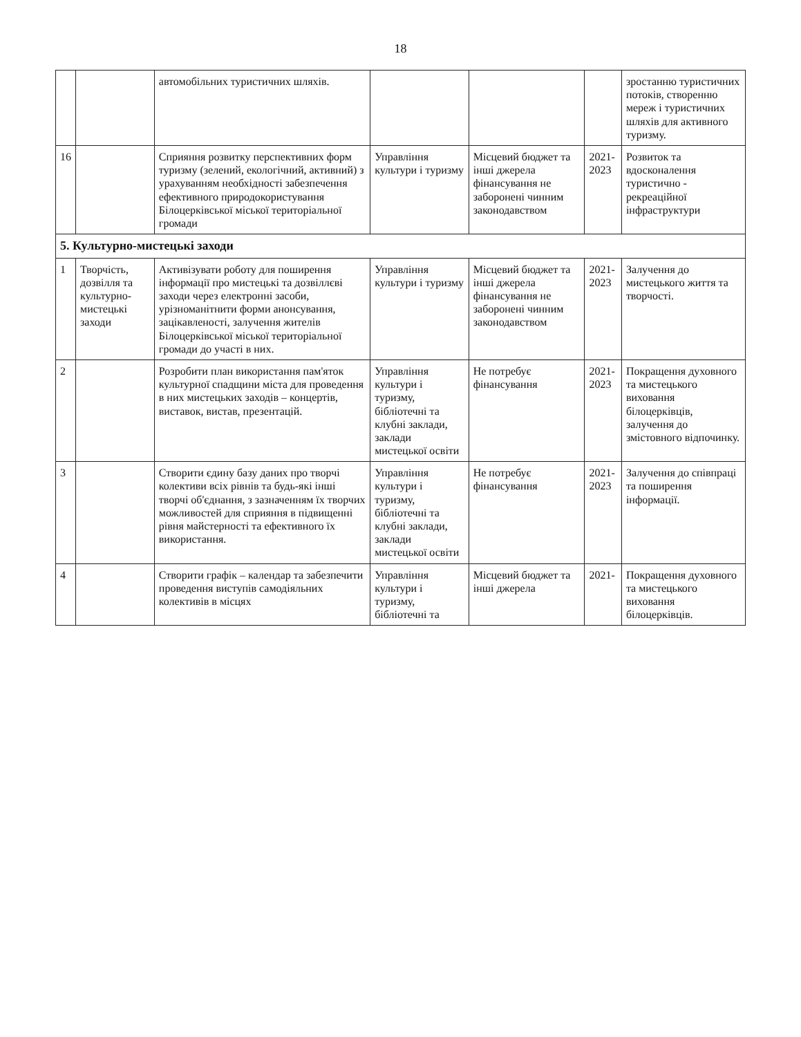18
| | | автомобільних туристичних шляхів. | | | | зростанню туристичних потоків, створенню мереж і туристичних шляхів для активного туризму. |
| 16 | | Сприяння розвитку перспективних форм туризму (зелений, екологічний, активний) з урахуванням необхідності забезпечення ефективного природокористування Білоцерківської міської територіальної громади | Управління культури і туризму | Місцевий бюджет та інші джерела фінансування не заборонені чинним законодавством | 2021-2023 | Розвиток та вдосконалення туристично - рекреаційної інфраструктури |
| 5. Культурно-мистецькі заходи | | | | | | |
| 1 | Творчість, дозвілля та культурно-мистецькі заходи | Активізувати роботу для поширення інформації про мистецькі та дозвіллєві заходи через електронні засоби, урізноманітнити форми анонсування, зацікавленості, залучення жителів Білоцерківської міської територіальної громади до участі в них. | Управління культури і туризму | Місцевий бюджет та інші джерела фінансування не заборонені чинним законодавством | 2021-2023 | Залучення до мистецького життя та творчості. |
| 2 | | Розробити план використання пам'яток культурної спадщини міста для проведення в них мистецьких заходів – концертів, виставок, вистав, презентацій. | Управління культури і туризму, бібліотечні та клубні заклади, заклади мистецької освіти | Не потребує фінансування | 2021-2023 | Покращення духовного та мистецького виховання білоцерківців, залучення до змістовного відпочинку. |
| 3 | | Створити єдину базу даних про творчі колективи всіх рівнів та будь-які інші творчі об'єднання, з зазначенням їх творчих можливостей для сприяння в підвищенні рівня майстерності та ефективного їх використання. | Управління культури і туризму, бібліотечні та клубні заклади, заклади мистецької освіти | Не потребує фінансування | 2021-2023 | Залучення до співпраці та поширення інформації. |
| 4 | | Створити графік – календар та забезпечити проведення виступів самодіяльних колективів в місцях | Управління культури і туризму, бібліотечні та | Місцевий бюджет та інші джерела | 2021- | Покращення духовного та мистецького виховання білоцерківців. |